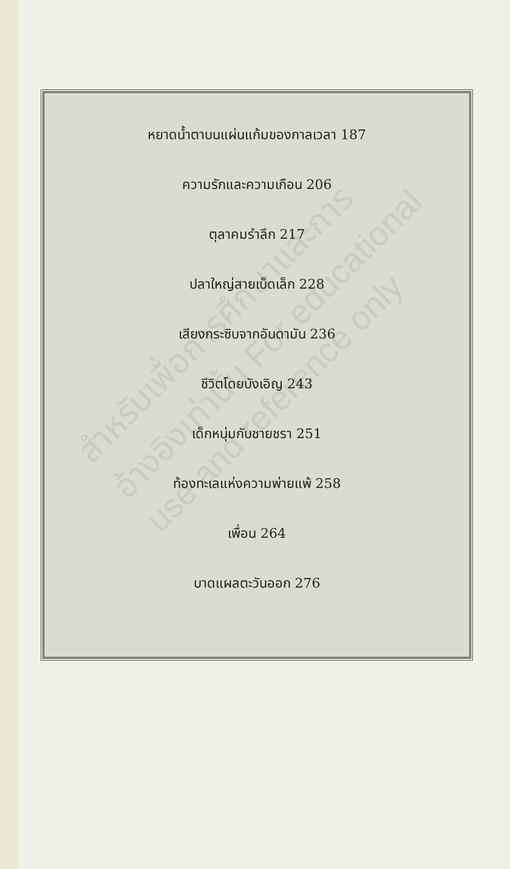หยาดน้ำตาบนแผ่นแก้มของกาลเวลา 187
ความรักและความเกือน 206
ตุลาคมรำลึก 217
ปลาใหญ่สายเบ็ดเล็ก 228
เสียงกระซิบจากอันดามัน 236
ชีวิตโดยบังเอิญ 243
เด็กหนุ่มกับชายชรา 251
ท้องทะเลแห่งความพ่ายแพ้ 258
เพื่อน 264
บาดแผลตะวันออก 276
สำหรับเพื่อการศึกษาและการอ้างอิงเท่านั้น For educational use and reference only